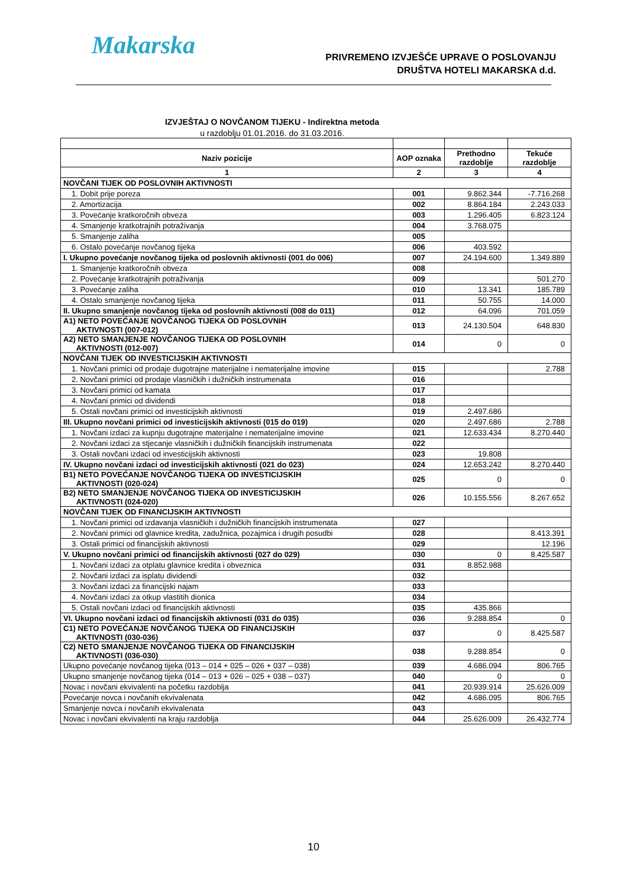Makarska
PRIVREMENO IZVJEŠĆE UPRAVE O POSLOVANJU
DRUŠTVA HOTELI MAKARSKA d.d.
IZVJEŠTAJ O NOVČANOM TIJEKU - Indirektna metoda
u razdoblju 01.01.2016. do 31.03.2016.
| Naziv pozicije | AOP oznaka | Prethodno razdoblje | Tekuće razdoblje |
| --- | --- | --- | --- |
| 1 | 2 | 3 | 4 |
| NOVČANI TIJEK OD POSLOVNIH AKTIVNOSTI | | | |
| 1. Dobit prije poreza | 001 | 9.862.344 | -7.716.268 |
| 2. Amortizacija | 002 | 8.864.184 | 2.243.033 |
| 3. Povećanje kratkoročnih obveza | 003 | 1.296.405 | 6.823.124 |
| 4. Smanjenje kratkotrajnih potraživanja | 004 | 3.768.075 | |
| 5. Smanjenje zaliha | 005 | | |
| 6. Ostalo povećanje novčanog tijeka | 006 | 403.592 | |
| I. Ukupno povećanje novčanog tijeka od poslovnih aktivnosti (001 do 006) | 007 | 24.194.600 | 1.349.889 |
| 1. Smanjenje kratkoročnih obveza | 008 | | |
| 2. Povećanje kratkotrajnih potraživanja | 009 | | 501.270 |
| 3. Povećanje zaliha | 010 | 13.341 | 185.789 |
| 4. Ostalo smanjenje novčanog tijeka | 011 | 50.755 | 14.000 |
| II. Ukupno smanjenje novčanog tijeka od poslovnih aktivnosti (008 do 011) | 012 | 64.096 | 701.059 |
| A1) NETO POVEĆANJE NOVČANOG TIJEKA OD POSLOVNIH AKTIVNOSTI (007-012) | 013 | 24.130.504 | 648.830 |
| A2) NETO SMANJENJE NOVČANOG TIJEKA OD POSLOVNIH AKTIVNOSTI (012-007) | 014 | 0 | 0 |
| NOVČANI TIJEK OD INVESTICIJSKIH AKTIVNOSTI | | | |
| 1. Novčani primici od prodaje dugotrajne materijalne i nematerijalne imovine | 015 | | 2.788 |
| 2. Novčani primici od prodaje vlasničkih i dužničkih instrumenata | 016 | | |
| 3. Novčani primici od kamata | 017 | | |
| 4. Novčani primici od dividendi | 018 | | |
| 5. Ostali novčani primici od investicijskih aktivnosti | 019 | 2.497.686 | |
| III. Ukupno novčani primici od investicijskih aktivnosti (015 do 019) | 020 | 2.497.686 | 2.788 |
| 1. Novčani izdaci za kupnju dugotrajne materijalne i nematerijalne imovine | 021 | 12.633.434 | 8.270.440 |
| 2. Novčani izdaci za stjecanje vlasničkih i dužničkih financijskih instrumenata | 022 | | |
| 3. Ostali novčani izdaci od investicijskih aktivnosti | 023 | 19.808 | |
| IV. Ukupno novčani izdaci od investicijskih aktivnosti (021 do 023) | 024 | 12.653.242 | 8.270.440 |
| B1) NETO POVEĆANJE NOVČANOG TIJEKA OD INVESTICIJSKIH AKTIVNOSTI (020-024) | 025 | 0 | 0 |
| B2) NETO SMANJENJE NOVČANOG TIJEKA OD INVESTICIJSKIH AKTIVNOSTI (024-020) | 026 | 10.155.556 | 8.267.652 |
| NOVČANI TIJEK OD FINANCIJSKIH AKTIVNOSTI | | | |
| 1. Novčani primici od izdavanja vlasničkih i dužničkih financijskih instrumenata | 027 | | |
| 2. Novčani primici od glavnice kredita, zadužnica, pozajmica i drugih posudbi | 028 | | 8.413.391 |
| 3. Ostali primici od financijskih aktivnosti | 029 | | 12.196 |
| V. Ukupno novčani primici od financijskih aktivnosti (027 do 029) | 030 | 0 | 8.425.587 |
| 1. Novčani izdaci za otplatu glavnice kredita i obveznica | 031 | 8.852.988 | |
| 2. Novčani izdaci za isplatu dividendi | 032 | | |
| 3. Novčani izdaci za financijski najam | 033 | | |
| 4. Novčani izdaci za otkup vlastitih dionica | 034 | | |
| 5. Ostali novčani izdaci od financijskih aktivnosti | 035 | 435.866 | |
| VI. Ukupno novčani izdaci od financijskih aktivnosti (031 do 035) | 036 | 9.288.854 | 0 |
| C1) NETO POVEĆANJE NOVČANOG TIJEKA OD FINANCIJSKIH AKTIVNOSTI (030-036) | 037 | 0 | 8.425.587 |
| C2) NETO SMANJENJE NOVČANOG TIJEKA OD FINANCIJSKIH AKTIVNOSTI (036-030) | 038 | 9.288.854 | 0 |
| Ukupno povećanje novčanog tijeka (013 – 014 + 025 – 026 + 037 – 038) | 039 | 4.686.094 | 806.765 |
| Ukupno smanjenje novčanog tijeka (014 – 013 + 026 – 025 + 038 – 037) | 040 | 0 | 0 |
| Novac i novčani ekvivalenti na početku razdoblja | 041 | 20.939.914 | 25.626.009 |
| Povećanje novca i novčanih ekvivalenata | 042 | 4.686.095 | 806.765 |
| Smanjenje novca i novčanih ekvivalenata | 043 | | |
| Novac i novčani ekvivalenti na kraju razdoblja | 044 | 25.626.009 | 26.432.774 |
10